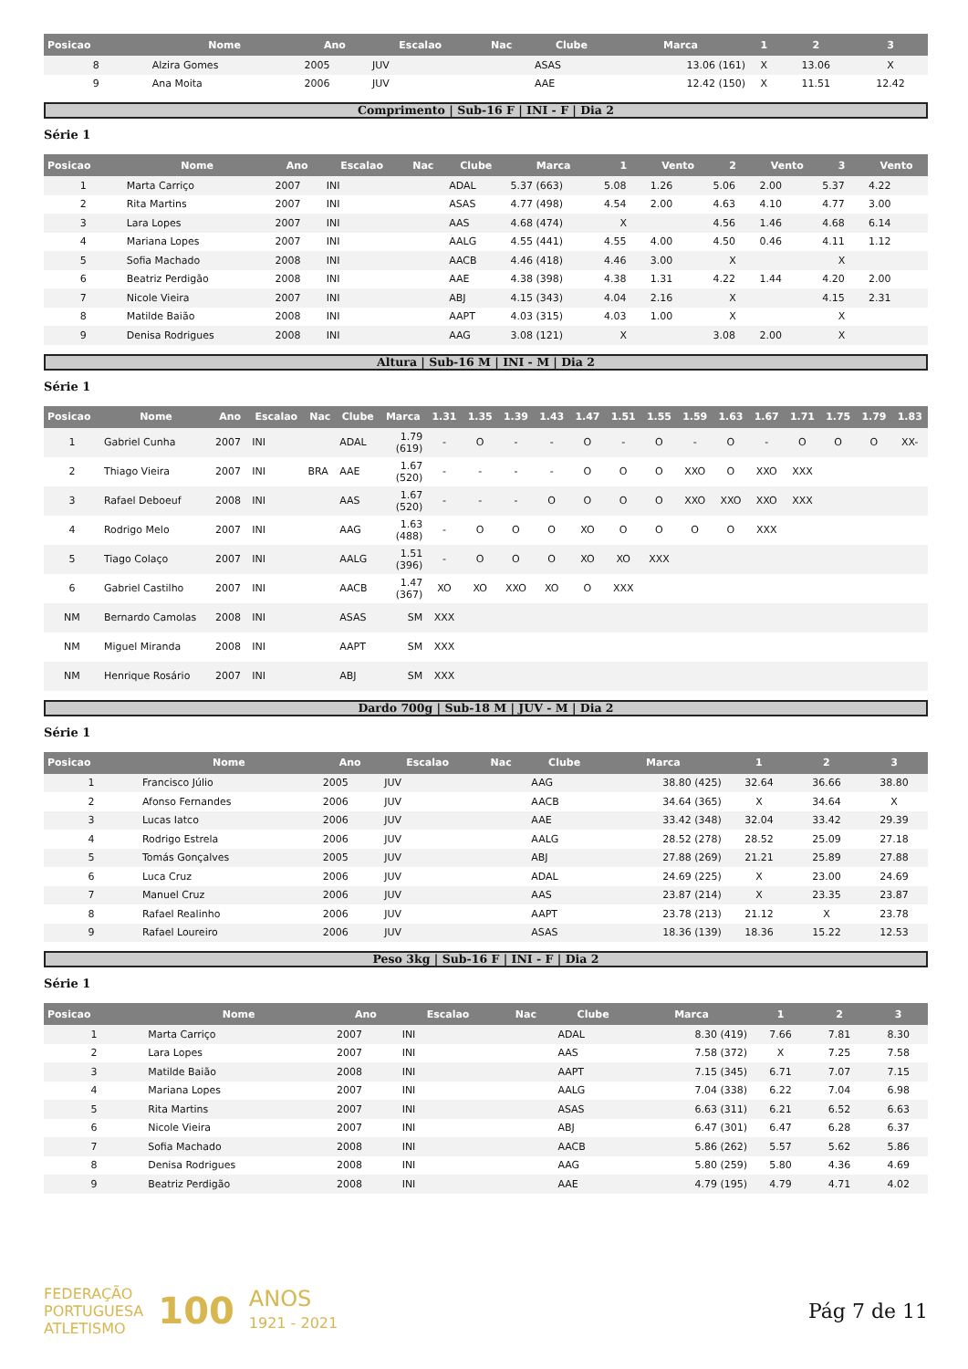| Posicao | Nome | Ano | Escalao | Nac | Clube | Marca | 1 | 2 | 3 |
| --- | --- | --- | --- | --- | --- | --- | --- | --- | --- |
| 8 | Alzira Gomes | 2005 | JUV | | ASAS | 13.06 (161) | X | 13.06 | X |
| 9 | Ana Moita | 2006 | JUV | | AAE | 12.42 (150) | X | 11.51 | 12.42 |
Comprimento | Sub-16 F | INI - F | Dia 2
Série 1
| Posicao | Nome | Ano | Escalao | Nac | Clube | Marca | 1 | Vento | 2 | Vento | 3 | Vento |
| --- | --- | --- | --- | --- | --- | --- | --- | --- | --- | --- | --- | --- |
| 1 | Marta Carriço | 2007 | INI | | ADAL | 5.37 (663) | 5.08 | 1.26 | 5.06 | 2.00 | 5.37 | 4.22 |
| 2 | Rita Martins | 2007 | INI | | ASAS | 4.77 (498) | 4.54 | 2.00 | 4.63 | 4.10 | 4.77 | 3.00 |
| 3 | Lara Lopes | 2007 | INI | | AAS | 4.68 (474) | X | | 4.56 | 1.46 | 4.68 | 6.14 |
| 4 | Mariana Lopes | 2007 | INI | | AALG | 4.55 (441) | 4.55 | 4.00 | 4.50 | 0.46 | 4.11 | 1.12 |
| 5 | Sofia Machado | 2008 | INI | | AACB | 4.46 (418) | 4.46 | 3.00 | X | | X | |
| 6 | Beatriz Perdigão | 2008 | INI | | AAE | 4.38 (398) | 4.38 | 1.31 | 4.22 | 1.44 | 4.20 | 2.00 |
| 7 | Nicole Vieira | 2007 | INI | | ABJ | 4.15 (343) | 4.04 | 2.16 | X | | 4.15 | 2.31 |
| 8 | Matilde Baião | 2008 | INI | | AAPT | 4.03 (315) | 4.03 | 1.00 | X | | X | |
| 9 | Denisa Rodrigues | 2008 | INI | | AAG | 3.08 (121) | X | | 3.08 | 2.00 | X | |
Altura | Sub-16 M | INI - M | Dia 2
Série 1
| Posicao | Nome | Ano | Escalao | Nac | Clube | Marca | 1.31 | 1.35 | 1.39 | 1.43 | 1.47 | 1.51 | 1.55 | 1.59 | 1.63 | 1.67 | 1.71 | 1.75 | 1.79 | 1.83 |
| --- | --- | --- | --- | --- | --- | --- | --- | --- | --- | --- | --- | --- | --- | --- | --- | --- | --- | --- | --- | --- |
| 1 | Gabriel Cunha | 2007 | INI | | ADAL | 1.79 (619) | - | O | - | - | O | - | O | - | O | - | O | O | O | XX- |
| 2 | Thiago Vieira | 2007 | INI | BRA | AAE | 1.67 (520) | - | - | - | - | O | O | O | XXO | O | XXO | XXX | | | |
| 3 | Rafael Deboeuf | 2008 | INI | | AAS | 1.67 (520) | - | - | - | O | O | O | O | XXO | XXO | XXO | XXX | | | |
| 4 | Rodrigo Melo | 2007 | INI | | AAG | 1.63 (488) | - | O | O | O | XO | O | O | O | O | XXX | | | | |
| 5 | Tiago Colaço | 2007 | INI | | AALG | 1.51 (396) | - | O | O | O | XO | XO | XXX | | | | | | | |
| 6 | Gabriel Castilho | 2007 | INI | | AACB | 1.47 (367) | XO | XO | XXO | XO | O | XXX | | | | | | | | |
| NM | Bernardo Camolas | 2008 | INI | | ASAS | SM | XXX | | | | | | | | | | | | | |
| NM | Miguel Miranda | 2008 | INI | | AAPT | SM | XXX | | | | | | | | | | | | | |
| NM | Henrique Rosário | 2007 | INI | | ABJ | SM | XXX | | | | | | | | | | | | | |
Dardo 700g | Sub-18 M | JUV - M | Dia 2
Série 1
| Posicao | Nome | Ano | Escalao | Nac | Clube | Marca | 1 | 2 | 3 |
| --- | --- | --- | --- | --- | --- | --- | --- | --- | --- |
| 1 | Francisco Júlio | 2005 | JUV | | AAG | 38.80 (425) | 32.64 | 36.66 | 38.80 |
| 2 | Afonso Fernandes | 2006 | JUV | | AACB | 34.64 (365) | X | 34.64 | X |
| 3 | Lucas Iatco | 2006 | JUV | | AAE | 33.42 (348) | 32.04 | 33.42 | 29.39 |
| 4 | Rodrigo Estrela | 2006 | JUV | | AALG | 28.52 (278) | 28.52 | 25.09 | 27.18 |
| 5 | Tomás Gonçalves | 2005 | JUV | | ABJ | 27.88 (269) | 21.21 | 25.89 | 27.88 |
| 6 | Luca Cruz | 2006 | JUV | | ADAL | 24.69 (225) | X | 23.00 | 24.69 |
| 7 | Manuel Cruz | 2006 | JUV | | AAS | 23.87 (214) | X | 23.35 | 23.87 |
| 8 | Rafael Realinho | 2006 | JUV | | AAPT | 23.78 (213) | 21.12 | X | 23.78 |
| 9 | Rafael Loureiro | 2006 | JUV | | ASAS | 18.36 (139) | 18.36 | 15.22 | 12.53 |
Peso 3kg | Sub-16 F | INI - F | Dia 2
Série 1
| Posicao | Nome | Ano | Escalao | Nac | Clube | Marca | 1 | 2 | 3 |
| --- | --- | --- | --- | --- | --- | --- | --- | --- | --- |
| 1 | Marta Carriço | 2007 | INI | | ADAL | 8.30 (419) | 7.66 | 7.81 | 8.30 |
| 2 | Lara Lopes | 2007 | INI | | AAS | 7.58 (372) | X | 7.25 | 7.58 |
| 3 | Matilde Baião | 2008 | INI | | AAPT | 7.15 (345) | 6.71 | 7.07 | 7.15 |
| 4 | Mariana Lopes | 2007 | INI | | AALG | 7.04 (338) | 6.22 | 7.04 | 6.98 |
| 5 | Rita Martins | 2007 | INI | | ASAS | 6.63 (311) | 6.21 | 6.52 | 6.63 |
| 6 | Nicole Vieira | 2007 | INI | | ABJ | 6.47 (301) | 6.47 | 6.28 | 6.37 |
| 7 | Sofia Machado | 2008 | INI | | AACB | 5.86 (262) | 5.57 | 5.62 | 5.86 |
| 8 | Denisa Rodrigues | 2008 | INI | | AAG | 5.80 (259) | 5.80 | 4.36 | 4.69 |
| 9 | Beatriz Perdigão | 2008 | INI | | AAE | 4.79 (195) | 4.79 | 4.71 | 4.02 |
FEDERAÇÃO
PORTUGUESA
ATLETISMO
100
ANOS
1921 - 2021
Pág 7 de 11